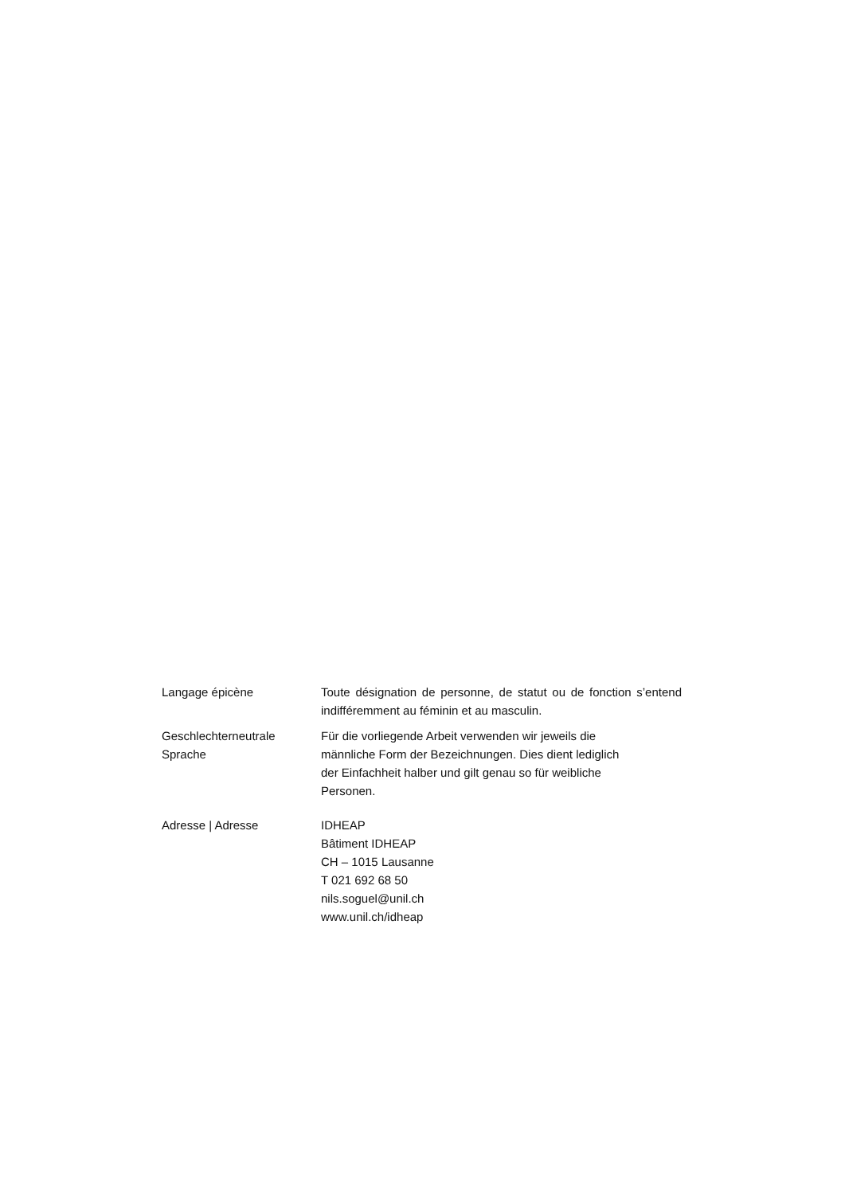Langage épicène Toute désignation de personne, de statut ou de fonction s’entend indifféremment au féminin et au masculin.
Geschlechterneutrale
Sprache
Für die vorliegende Arbeit verwenden wir jeweils die
männliche Form der Bezeichnungen. Dies dient lediglich
der Einfachheit halber und gilt genau so für weibliche
Personen.
Adresse | Adresse IDHEAP
Bâtiment IDHEAP
CH – 1015 Lausanne
T 021 692 68 50
nils.soguel@unil.ch
www.unil.ch/idheap